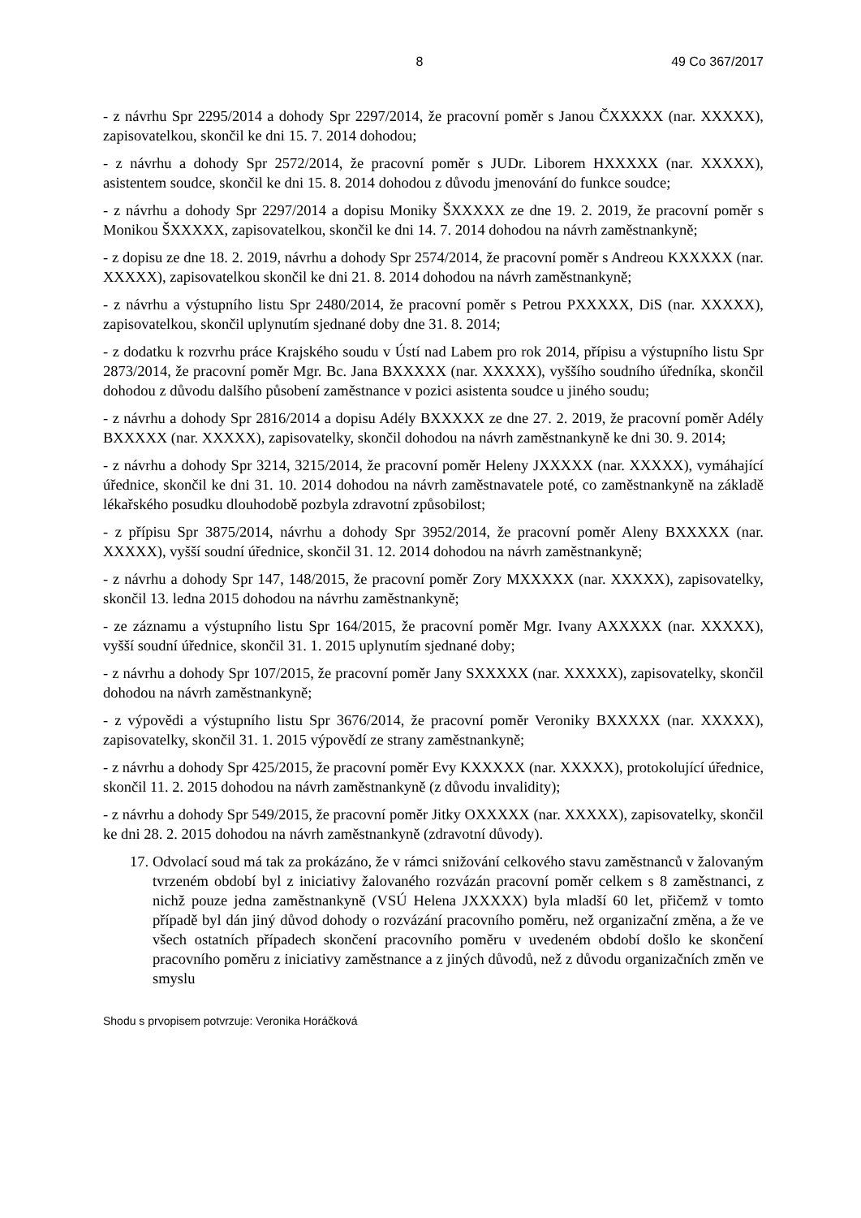8 49 Co 367/2017
- z návrhu Spr 2295/2014 a dohody Spr 2297/2014, že pracovní poměr s Janou ČXXXXX (nar. XXXXX), zapisovatelkou, skončil ke dni 15. 7. 2014 dohodou;
- z návrhu a dohody Spr 2572/2014, že pracovní poměr s JUDr. Liborem HXXXXX (nar. XXXXX), asistentem soudce, skončil ke dni 15. 8. 2014 dohodou z důvodu jmenování do funkce soudce;
- z návrhu a dohody Spr 2297/2014 a dopisu Moniky ŠXXXXX ze dne 19. 2. 2019, že pracovní poměr s Monikou ŠXXXXX, zapisovatelkou, skončil ke dni 14. 7. 2014 dohodou na návrh zaměstnankyně;
- z dopisu ze dne 18. 2. 2019, návrhu a dohody Spr 2574/2014, že pracovní poměr s Andreou KXXXXX (nar. XXXXX), zapisovatelkou skončil ke dni 21. 8. 2014 dohodou na návrh zaměstnankyně;
- z návrhu a výstupního listu Spr 2480/2014, že pracovní poměr s Petrou PXXXXX, DiS (nar. XXXXX), zapisovatelkou, skončil uplynutím sjednané doby dne 31. 8. 2014;
- z dodatku k rozvrhu práce Krajského soudu v Ústí nad Labem pro rok 2014, přípisu a výstupního listu Spr 2873/2014, že pracovní poměr Mgr. Bc. Jana BXXXXX (nar. XXXXX), vyššího soudního úředníka, skončil dohodou z důvodu dalšího působení zaměstnance v pozici asistenta soudce u jiného soudu;
- z návrhu a dohody Spr 2816/2014 a dopisu Adély BXXXXX ze dne 27. 2. 2019, že pracovní poměr Adély BXXXXX (nar. XXXXX), zapisovatelky, skončil dohodou na návrh zaměstnankyně ke dni 30. 9. 2014;
- z návrhu a dohody Spr 3214, 3215/2014, že pracovní poměr Heleny JXXXXX (nar. XXXXX), vymáhající úřednice, skončil ke dni 31. 10. 2014 dohodou na návrh zaměstnavatele poté, co zaměstnankyně na základě lékařského posudku dlouhodobě pozbyla zdravotní způsobilost;
- z přípisu Spr 3875/2014, návrhu a dohody Spr 3952/2014, že pracovní poměr Aleny BXXXXX (nar. XXXXX), vyšší soudní úřednice, skončil 31. 12. 2014 dohodou na návrh zaměstnankyně;
- z návrhu a dohody Spr 147, 148/2015, že pracovní poměr Zory MXXXXX (nar. XXXXX), zapisovatelky, skončil 13. ledna 2015 dohodou na návrhu zaměstnankyně;
- ze záznamu a výstupního listu Spr 164/2015, že pracovní poměr Mgr. Ivany AXXXXX (nar. XXXXX), vyšší soudní úřednice, skončil 31. 1. 2015 uplynutím sjednané doby;
- z návrhu a dohody Spr 107/2015, že pracovní poměr Jany SXXXXX (nar. XXXXX), zapisovatelky, skončil dohodou na návrh zaměstnankyně;
- z výpovědi a výstupního listu Spr 3676/2014, že pracovní poměr Veroniky BXXXXX (nar. XXXXX), zapisovatelky, skončil 31. 1. 2015 výpovědí ze strany zaměstnankyně;
- z návrhu a dohody Spr 425/2015, že pracovní poměr Evy KXXXXX (nar. XXXXX), protokolující úřednice, skončil 11. 2. 2015 dohodou na návrh zaměstnankyně (z důvodu invalidity);
- z návrhu a dohody Spr 549/2015, že pracovní poměr Jitky OXXXXX (nar. XXXXX), zapisovatelky, skončil ke dni 28. 2. 2015 dohodou na návrh zaměstnankyně (zdravotní důvody).
17.
Odvolací soud má tak za prokázáno, že v rámci snižování celkového stavu zaměstnanců v žalovaným tvrzeném období byl z iniciativy žalovaného rozvázán pracovní poměr celkem s 8 zaměstnanci, z nichž pouze jedna zaměstnankyně (VSÚ Helena JXXXXX) byla mladší 60 let, přičemž v tomto případě byl dán jiný důvod dohody o rozvázání pracovního poměru, než organizační změna, a že ve všech ostatních případech skončení pracovního poměru v uvedeném období došlo ke skončení pracovního poměru z iniciativy zaměstnance a z jiných důvodů, než z důvodu organizačních změn ve smyslu
Shodu s prvopisem potvrzuje: Veronika Horáčková